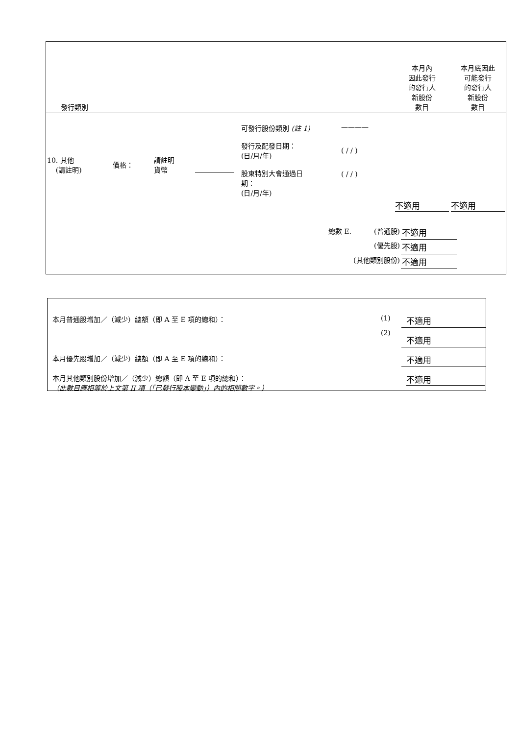| 發行類別 | | | | | | 本月內 因此發行 的發行人 新股份 數目 | 本月底因此 可能發行 的發行人 新股份 數目 |
| 10. 其他 (請註明) | 價格： | 請註明 貨幣 | | 可發行股份類別 (註 1) 發行及配發日期： (日/月/年) 股東特別大會通過日 期： (日/月/年) | ———— ( / / ) ( / / ) | 不適用 | 不適用 |
| / 總數 E. / (普通股) / 不適用 / / / (優先股) / 不適用 / / / (其他類別股份) / 不適用 / | | | | | | | |
| 本月普通股增加／（減少）總額（即 A 至 E 項的總和）： | (1) | 不適用 |
| | (2) | 不適用 |
| 本月優先股增加／（減少）總額（即 A 至 E 項的總和）： | | 不適用 |
| 本月其他類別股份增加／（減少）總額（即 A 至 E 項的總和）： （此數目應相等於上文第 II 項（「已發行股本變動」）內的相關數字。） | | 不適用 |